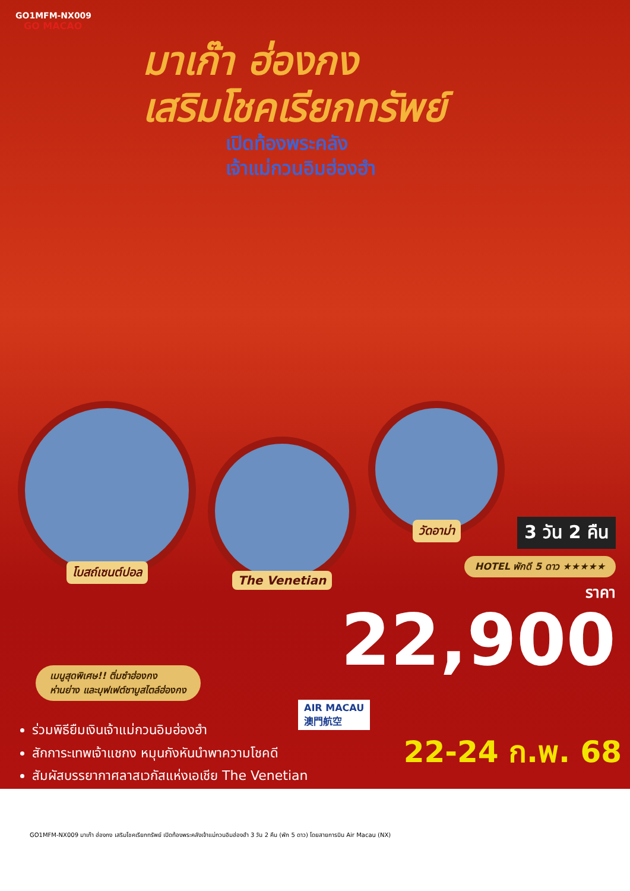GO1MFM-NX009
GO MACAO
มาเก๊า ฮ่องกง
เสริมโชคเรียกทรัพย์
เปิดท้องพระคลัง
เจ้าแม่กวนอิมฮ่องฮำ
โบสถ์เซนต์ปอล
The Venetian
วัดอาม่า
3 วัน 2 คืน
HOTEL พักดี 5 ดาว ★★★★★
ราคา
22,900
เมนูสุดพิเศษ!! ติ่มซำฮ่องกง
ห่านย่าง และบุฟเฟต์ชาบูสไตล์ฮ่องกง
AIR MACAU
澳門航空
ร่วมพิธียืมเงินเจ้าแม่กวนอิมฮ่องฮำ
สักการะเทพเจ้าแชกง หมุนกังหันนำพาความโชคดี
สัมผัสบรรยากาศลาสเวกัสแห่งเอเชีย The Venetian
22-24 ก.พ. 68
GO1MFM-NX009 มาเก๊า ฮ่องกง เสริมโชคเรียกทรัพย์ เปิดท้องพระคลังเจ้าแม่กวนอิมฮ่องฮำ 3 วัน 2 คืน (พัก 5 ดาว) โดยสายการบิน Air Macau (NX)